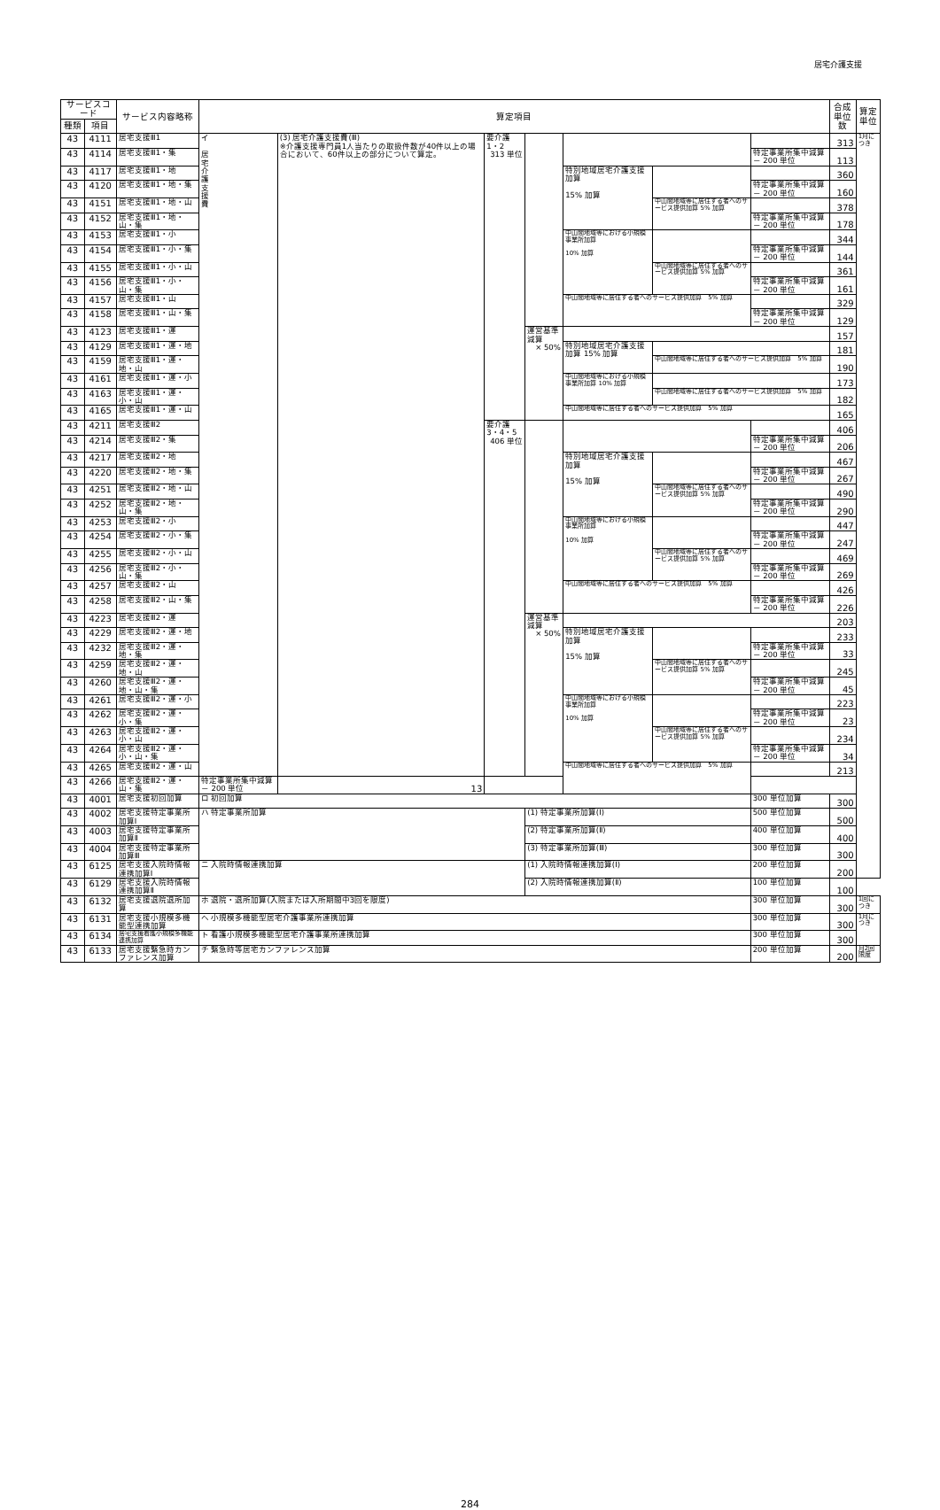居宅介護支援
| サービスコード | | サービス内容略称 | 算定項目 | | | | | | | 合成 単位数 | 算定 単位 |
| --- | --- | --- | --- | --- | --- | --- | --- | --- | --- | --- | --- |
| 種類 | 項目 | | | | | | | | | | |
| 43 | 4111 | 居宅支援Ⅲ1 | イ 居 宅 介 護 支 援 費 | (3) 居宅介護支援費(Ⅲ) ※介護支援専門員1人当たりの取扱件数が40件以上の場合において、60件以上の部分について算定。 | 要介護1・2 313 単位 | | | | | 313 | 1月につき |
| 43 | 4114 | 居宅支援Ⅲ1・集 | | | | | | | 特定事業所集中減算 － 200 単位 | 113 | |
| 43 | 4117 | 居宅支援Ⅲ1・地 | | | | | 特別地域居宅介護支援加算 15% 加算 | | | 360 | |
| 43 | 4120 | 居宅支援Ⅲ1・地・集 | | | | | | | 特定事業所集中減算 － 200 単位 | 160 | |
| 43 | 4151 | 居宅支援Ⅲ1・地・山 | | | | | | 中山間地域等に居住する者へのサービス提供加算 5% 加算 | | 378 | |
| 43 | 4152 | 居宅支援Ⅲ1・地・山・集 | | | | | | | 特定事業所集中減算 － 200 単位 | 178 | |
| 43 | 4153 | 居宅支援Ⅲ1・小 | | | | | 中山間地域等における小規模事業所加算 10% 加算 | | | 344 | |
| 43 | 4154 | 居宅支援Ⅲ1・小・集 | | | | | | | 特定事業所集中減算 － 200 単位 | 144 | |
| 43 | 4155 | 居宅支援Ⅲ1・小・山 | | | | | | 中山間地域等に居住する者へのサービス提供加算 5% 加算 | | 361 | |
| 43 | 4156 | 居宅支援Ⅲ1・小・山・集 | | | | | | | 特定事業所集中減算 － 200 単位 | 161 | |
| 43 | 4157 | 居宅支援Ⅲ1・山 | | | | | 中山間地域等に居住する者へのサービス提供加算 5% 加算 | | | 329 | |
| 43 | 4158 | 居宅支援Ⅲ1・山・集 | | | | | | | 特定事業所集中減算 － 200 単位 | 129 | |
| 43 | 4123 | 居宅支援Ⅲ1・運 | | | | 運営基準減算 × 50% | | | | 157 | |
| 43 | 4129 | 居宅支援Ⅲ1・運・地 | | | | | 特別地域居宅介護支援加算 15% 加算 | | | 181 | |
| 43 | 4159 | 居宅支援Ⅲ1・運・地・山 | | | | | | 中山間地域等に居住する者へのサービス提供加算 5% 加算 | | 190 | |
| 43 | 4161 | 居宅支援Ⅲ1・運・小 | | | | | 中山間地域等における小規模事業所加算 10% 加算 | | | 173 | |
| 43 | 4163 | 居宅支援Ⅲ1・運・小・山 | | | | | | 中山間地域等に居住する者へのサービス提供加算 5% 加算 | | 182 | |
| 43 | 4165 | 居宅支援Ⅲ1・運・山 | | | | | 中山間地域等に居住する者へのサービス提供加算 5% 加算 | | | 165 | |
| 43 | 4211 | 居宅支援Ⅲ2 | | | 要介護3・4・5 406 単位 | | | | | 406 | |
| 43 | 4214 | 居宅支援Ⅲ2・集 | | | | | | | 特定事業所集中減算 － 200 単位 | 206 | |
| 43 | 4217 | 居宅支援Ⅲ2・地 | | | | | 特別地域居宅介護支援加算 15% 加算 | | | 467 | |
| 43 | 4220 | 居宅支援Ⅲ2・地・集 | | | | | | | 特定事業所集中減算 － 200 単位 | 267 | |
| 43 | 4251 | 居宅支援Ⅲ2・地・山 | | | | | | 中山間地域等に居住する者へのサービス提供加算 5% 加算 | | 490 | |
| 43 | 4252 | 居宅支援Ⅲ2・地・山・集 | | | | | | | 特定事業所集中減算 － 200 単位 | 290 | |
| 43 | 4253 | 居宅支援Ⅲ2・小 | | | | | 中山間地域等における小規模事業所加算 10% 加算 | | | 447 | |
| 43 | 4254 | 居宅支援Ⅲ2・小・集 | | | | | | | 特定事業所集中減算 － 200 単位 | 247 | |
| 43 | 4255 | 居宅支援Ⅲ2・小・山 | | | | | | 中山間地域等に居住する者へのサービス提供加算 5% 加算 | | 469 | |
| 43 | 4256 | 居宅支援Ⅲ2・小・山・集 | | | | | | | 特定事業所集中減算 － 200 単位 | 269 | |
| 43 | 4257 | 居宅支援Ⅲ2・山 | | | | | 中山間地域等に居住する者へのサービス提供加算 5% 加算 | | | 426 | |
| 43 | 4258 | 居宅支援Ⅲ2・山・集 | | | | | | | 特定事業所集中減算 － 200 単位 | 226 | |
| 43 | 4223 | 居宅支援Ⅲ2・運 | | | | 運営基準減算 × 50% | | | | 203 | |
| 43 | 4229 | 居宅支援Ⅲ2・運・地 | | | | | 特別地域居宅介護支援加算 15% 加算 | | | 233 | |
| 43 | 4232 | 居宅支援Ⅲ2・運・地・集 | | | | | | | 特定事業所集中減算 － 200 単位 | 33 | |
| 43 | 4259 | 居宅支援Ⅲ2・運・地・山 | | | | | | 中山間地域等に居住する者へのサービス提供加算 5% 加算 | | 245 | |
| 43 | 4260 | 居宅支援Ⅲ2・運・地・山・集 | | | | | | | 特定事業所集中減算 － 200 単位 | 45 | |
| 43 | 4261 | 居宅支援Ⅲ2・運・小 | | | | | 中山間地域等における小規模事業所加算 10% 加算 | | | 223 | |
| 43 | 4262 | 居宅支援Ⅲ2・運・小・集 | | | | | | | 特定事業所集中減算 － 200 単位 | 23 | |
| 43 | 4263 | 居宅支援Ⅲ2・運・小・山 | | | | | | 中山間地域等に居住する者へのサービス提供加算 5% 加算 | | 234 | |
| 43 | 4264 | 居宅支援Ⅲ2・運・小・山・集 | | | | | | | 特定事業所集中減算 － 200 単位 | 34 | |
| 43 | 4265 | 居宅支援Ⅲ2・運・山 | | | | | 中山間地域等に居住する者へのサービス提供加算 5% 加算 | | | 213 | |
| 43 | 4266 | 居宅支援Ⅲ2・運・山・集 | 特定事業所集中減算 － 200 単位 | 13 | | | | | | | |
| 43 | 4001 | 居宅支援初回加算 | ロ 初回加算 | | | | | | 300 単位加算 | 300 | |
| 43 | 4002 | 居宅支援特定事業所加算Ⅰ | ハ 特定事業所加算 | | | (1) 特定事業所加算(Ⅰ) | | | 500 単位加算 | 500 | |
| 43 | 4003 | 居宅支援特定事業所加算Ⅱ | | | | (2) 特定事業所加算(Ⅱ) | | | 400 単位加算 | 400 | |
| 43 | 4004 | 居宅支援特定事業所加算Ⅲ | | | | (3) 特定事業所加算(Ⅲ) | | | 300 単位加算 | 300 | |
| 43 | 6125 | 居宅支援入院時情報連携加算Ⅰ | ニ 入院時情報連携加算 | | | (1) 入院時情報連携加算(Ⅰ) | | | 200 単位加算 | 200 | |
| 43 | 6129 | 居宅支援入院時情報連携加算Ⅱ | | | | (2) 入院時情報連携加算(Ⅱ) | | | 100 単位加算 | 100 | |
| 43 | 6132 | 居宅支援退院退所加算 | ホ 退院・退所加算(入院または入所期間中3回を限度) | | | | | | 300 単位加算 | 300 | 1回につき |
| 43 | 6131 | 居宅支援小規模多機能型連携加算 | ヘ 小規模多機能型居宅介護事業所連携加算 | | | | | | 300 単位加算 | 300 | 1月につき |
| 43 | 6134 | 居宅支援看護小規模多機能連携加算 | ト 看護小規模多機能型居宅介護事業所連携加算 | | | | | | 300 単位加算 | 300 | |
| 43 | 6133 | 居宅支援緊急時カンファレンス加算 | チ 緊急時等居宅カンファレンス加算 | | | | | | 200 単位加算 | 200 | 月2回限度 |
284